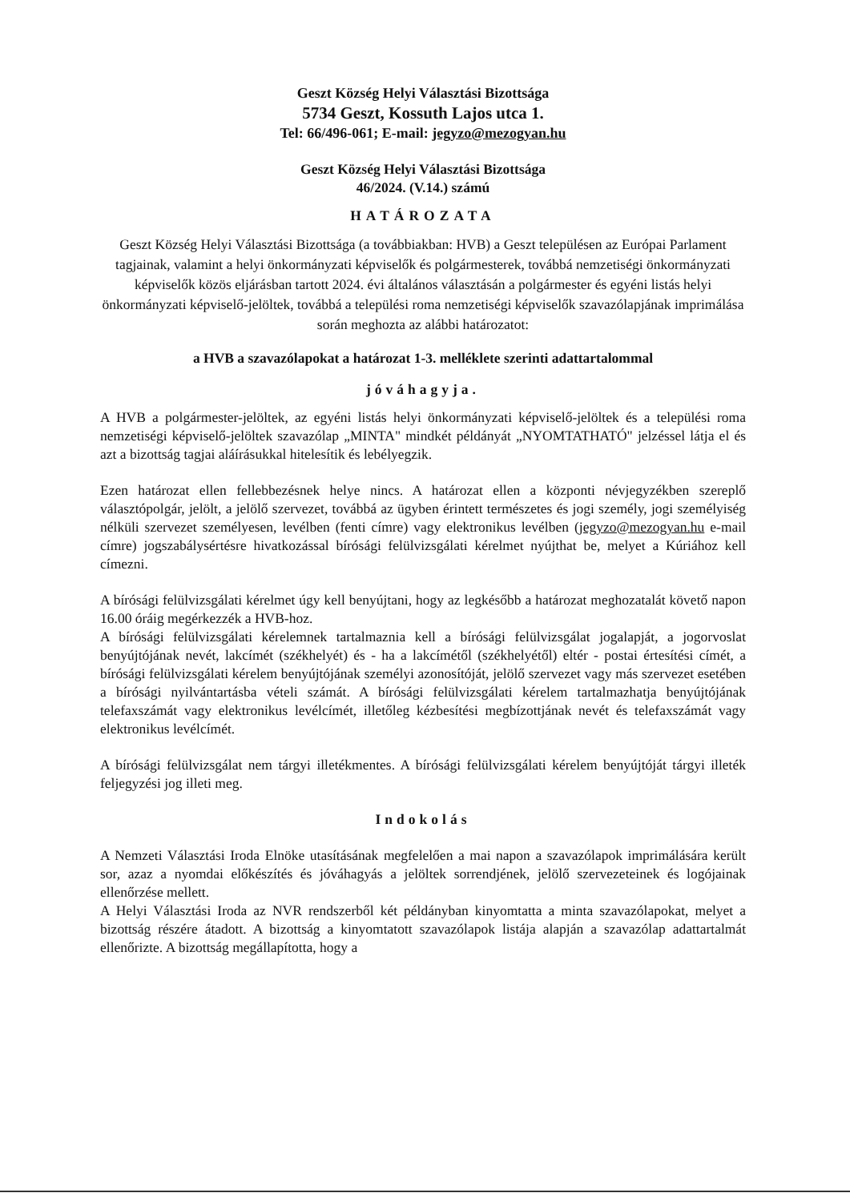Geszt Község Helyi Választási Bizottsága
5734 Geszt, Kossuth Lajos utca 1.
Tel: 66/496-061; E-mail: jegyzo@mezogyan.hu
Geszt Község Helyi Választási Bizottsága
46/2024. (V.14.) számú
HATÁROZATA
Geszt Község Helyi Választási Bizottsága (a továbbiakban: HVB) a Geszt településen az Európai Parlament tagjainak, valamint a helyi önkormányzati képviselők és polgármesterek, továbbá nemzetiségi önkormányzati képviselők közös eljárásban tartott 2024. évi általános választásán a polgármester és egyéni listás helyi önkormányzati képviselő-jelöltek, továbbá a települési roma nemzetiségi képviselők szavazólapjának imprimálása során meghozta az alábbi határozatot:
a HVB a szavazólapokat a határozat 1-3. melléklete szerinti adattartalommal
jóváhagyja.
A HVB a polgármester-jelöltek, az egyéni listás helyi önkormányzati képviselő-jelöltek és a települési roma nemzetiségi képviselő-jelöltek szavazólap „MINTA" mindkét példányát „NYOMTATHATÓ" jelzéssel látja el és azt a bizottság tagjai aláírásukkal hitelesítik és lebélyegzik.
Ezen határozat ellen fellebbezésnek helye nincs. A határozat ellen a központi névjegyzékben szereplő választópolgár, jelölt, a jelölő szervezet, továbbá az ügyben érintett természetes és jogi személy, jogi személyiség nélküli szervezet személyesen, levélben (fenti címre) vagy elektronikus levélben (jegyzo@mezogyan.hu e-mail címre) jogszabálysértésre hivatkozással bírósági felülvizsgálati kérelmet nyújthat be, melyet a Kúriához kell címezni.
A bírósági felülvizsgálati kérelmet úgy kell benyújtani, hogy az legkésőbb a határozat meghozatalát követő napon 16.00 óráig megérkezzék a HVB-hoz.
A bírósági felülvizsgálati kérelemnek tartalmaznia kell a bírósági felülvizsgálat jogalapját, a jogorvoslat benyújtójának nevét, lakcímét (székhelyét) és - ha a lakcímétől (székhelyétől) eltér - postai értesítési címét, a bírósági felülvizsgálati kérelem benyújtójának személyi azonosítóját, jelölő szervezet vagy más szervezet esetében a bírósági nyilvántartásba vételi számát. A bírósági felülvizsgálati kérelem tartalmazhatja benyújtójának telefaxszámát vagy elektronikus levélcímét, illetőleg kézbesítési megbízottjának nevét és telefaxszámát vagy elektronikus levélcímét.
A bírósági felülvizsgálat nem tárgyi illetékmentes. A bírósági felülvizsgálati kérelem benyújtóját tárgyi illeték feljegyzési jog illeti meg.
Indokolás
A Nemzeti Választási Iroda Elnöke utasításának megfelelően a mai napon a szavazólapok imprimálására került sor, azaz a nyomdai előkészítés és jóváhagyás a jelöltek sorrendjének, jelölő szervezeteinek és logójainak ellenőrzése mellett.
A Helyi Választási Iroda az NVR rendszerből két példányban kinyomtatta a minta szavazólapokat, melyet a bizottság részére átadott. A bizottság a kinyomtatott szavazólapok listája alapján a szavazólap adattartalmát ellenőrizte. A bizottság megállapította, hogy a